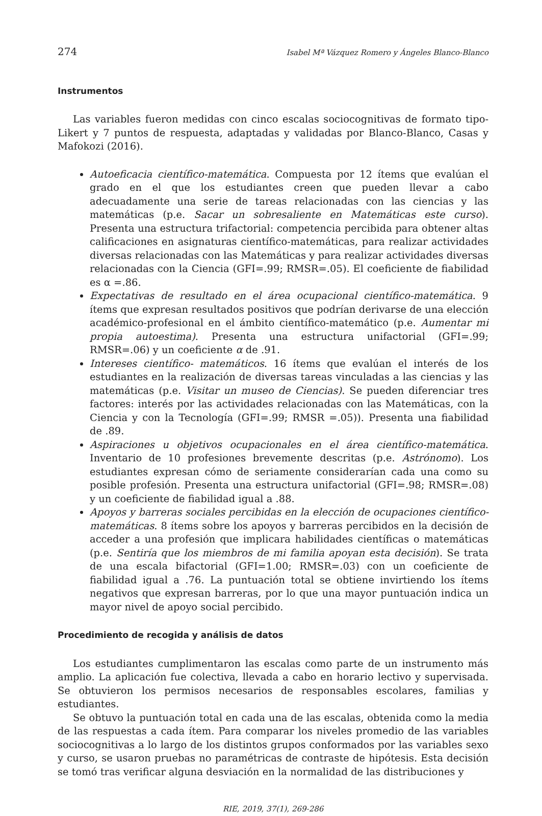274 Isabel Mª Vázquez Romero y Ángeles Blanco-Blanco
Instrumentos
Las variables fueron medidas con cinco escalas sociocognitivas de formato tipo-Likert y 7 puntos de respuesta, adaptadas y validadas por Blanco-Blanco, Casas y Mafokozi (2016).
Autoeficacia científico-matemática. Compuesta por 12 ítems que evalúan el grado en el que los estudiantes creen que pueden llevar a cabo adecuadamente una serie de tareas relacionadas con las ciencias y las matemáticas (p.e. Sacar un sobresaliente en Matemáticas este curso). Presenta una estructura trifactorial: competencia percibida para obtener altas calificaciones en asignaturas científico-matemáticas, para realizar actividades diversas relacionadas con las Matemáticas y para realizar actividades diversas relacionadas con la Ciencia (GFI=.99; RMSR=.05). El coeficiente de fiabilidad es α =.86.
Expectativas de resultado en el área ocupacional científico-matemática. 9 ítems que expresan resultados positivos que podrían derivarse de una elección académico-profesional en el ámbito científico-matemático (p.e. Aumentar mi propia autoestima). Presenta una estructura unifactorial (GFI=.99; RMSR=.06) y un coeficiente α de .91.
Intereses científico- matemáticos. 16 ítems que evalúan el interés de los estudiantes en la realización de diversas tareas vinculadas a las ciencias y las matemáticas (p.e. Visitar un museo de Ciencias). Se pueden diferenciar tres factores: interés por las actividades relacionadas con las Matemáticas, con la Ciencia y con la Tecnología (GFI=.99; RMSR =.05)). Presenta una fiabilidad de .89.
Aspiraciones u objetivos ocupacionales en el área científico-matemática. Inventario de 10 profesiones brevemente descritas (p.e. Astrónomo). Los estudiantes expresan cómo de seriamente considerarían cada una como su posible profesión. Presenta una estructura unifactorial (GFI=.98; RMSR=.08) y un coeficiente de fiabilidad igual a .88.
Apoyos y barreras sociales percibidas en la elección de ocupaciones científico-matemáticas. 8 ítems sobre los apoyos y barreras percibidos en la decisión de acceder a una profesión que implicara habilidades científicas o matemáticas (p.e. Sentiría que los miembros de mi familia apoyan esta decisión). Se trata de una escala bifactorial (GFI=1.00; RMSR=.03) con un coeficiente de fiabilidad igual a .76. La puntuación total se obtiene invirtiendo los ítems negativos que expresan barreras, por lo que una mayor puntuación indica un mayor nivel de apoyo social percibido.
Procedimiento de recogida y análisis de datos
Los estudiantes cumplimentaron las escalas como parte de un instrumento más amplio. La aplicación fue colectiva, llevada a cabo en horario lectivo y supervisada. Se obtuvieron los permisos necesarios de responsables escolares, familias y estudiantes.
Se obtuvo la puntuación total en cada una de las escalas, obtenida como la media de las respuestas a cada ítem. Para comparar los niveles promedio de las variables sociocognitivas a lo largo de los distintos grupos conformados por las variables sexo y curso, se usaron pruebas no paramétricas de contraste de hipótesis. Esta decisión se tomó tras verificar alguna desviación en la normalidad de las distribuciones y
RIE, 2019, 37(1), 269-286